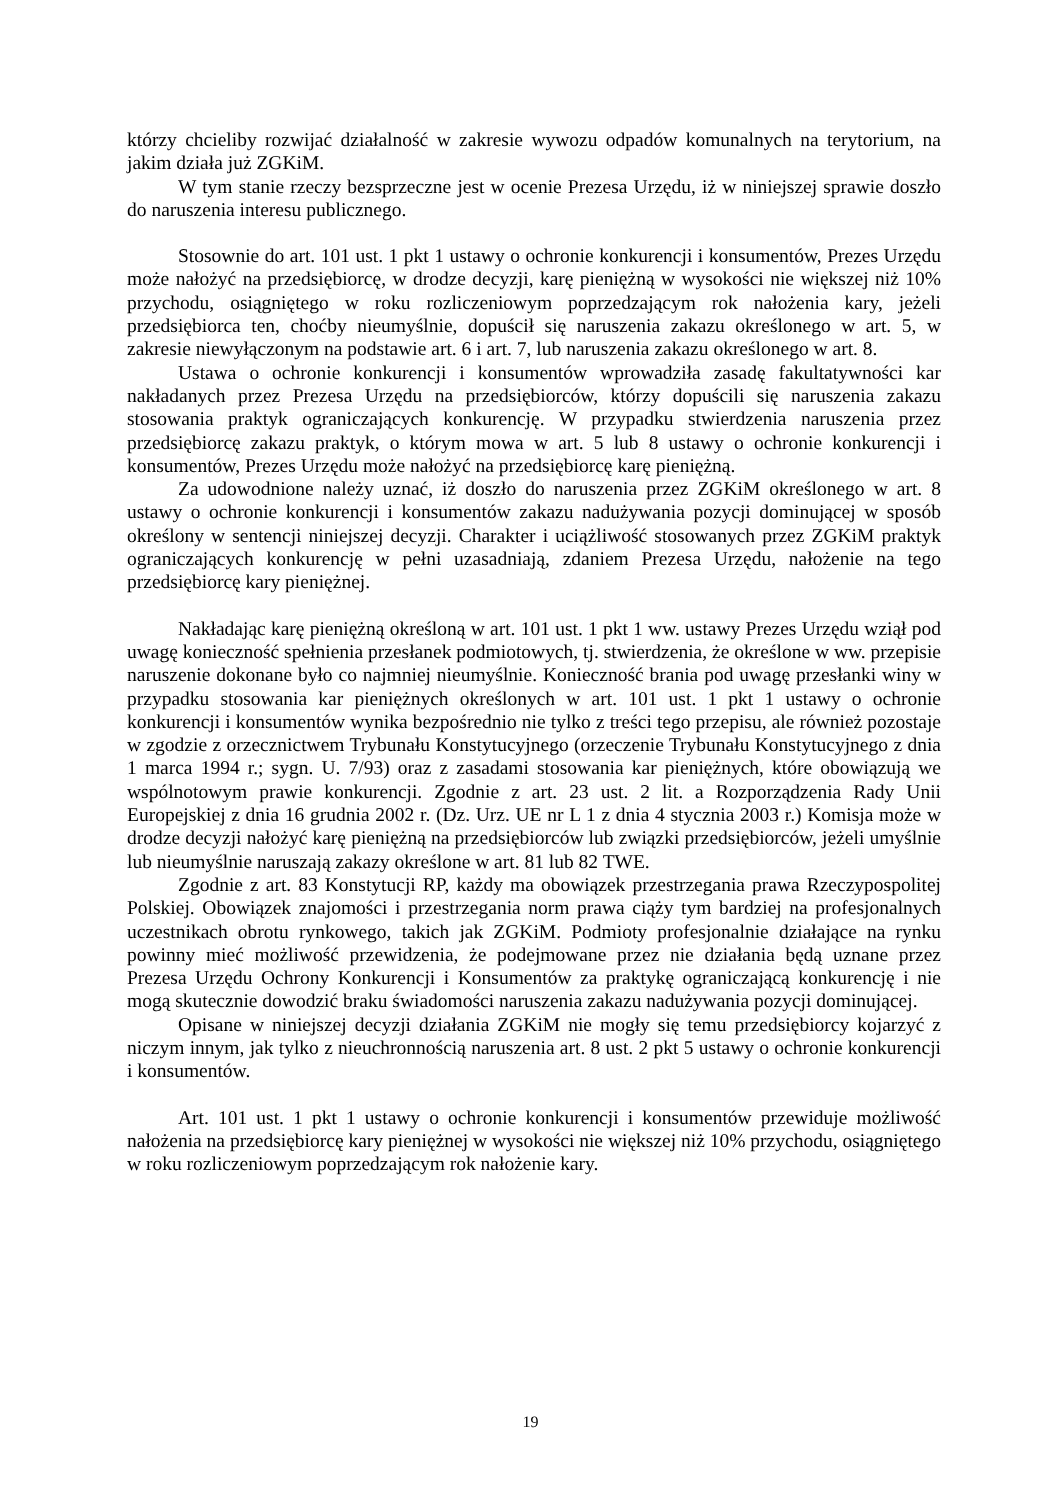którzy chcieliby rozwijać działalność w zakresie wywozu odpadów komunalnych na terytorium, na jakim działa już ZGKiM.
W tym stanie rzeczy bezsprzeczne jest w ocenie Prezesa Urzędu, iż w niniejszej sprawie doszło do naruszenia interesu publicznego.
Stosownie do art. 101 ust. 1 pkt 1 ustawy o ochronie konkurencji i konsumentów, Prezes Urzędu może nałożyć na przedsiębiorcę, w drodze decyzji, karę pieniężną w wysokości nie większej niż 10% przychodu, osiągniętego w roku rozliczeniowym poprzedzającym rok nałożenia kary, jeżeli przedsiębiorca ten, choćby nieumyślnie, dopuścił się naruszenia zakazu określonego w art. 5, w zakresie niewyłączonym na podstawie art. 6 i art. 7, lub naruszenia zakazu określonego w art. 8.
Ustawa o ochronie konkurencji i konsumentów wprowadziła zasadę fakultatywności kar nakładanych przez Prezesa Urzędu na przedsiębiorców, którzy dopuścili się naruszenia zakazu stosowania praktyk ograniczających konkurencję. W przypadku stwierdzenia naruszenia przez przedsiębiorcę zakazu praktyk, o którym mowa w art. 5 lub 8 ustawy o ochronie konkurencji i konsumentów, Prezes Urzędu może nałożyć na przedsiębiorcę karę pieniężną.
Za udowodnione należy uznać, iż doszło do naruszenia przez ZGKiM określonego w art. 8 ustawy o ochronie konkurencji i konsumentów zakazu nadużywania pozycji dominującej w sposób określony w sentencji niniejszej decyzji. Charakter i uciążliwość stosowanych przez ZGKiM praktyk ograniczających konkurencję w pełni uzasadniają, zdaniem Prezesa Urzędu, nałożenie na tego przedsiębiorcę kary pieniężnej.
Nakładając karę pieniężną określoną w art. 101 ust. 1 pkt 1 ww. ustawy Prezes Urzędu wziął pod uwagę konieczność spełnienia przesłanek podmiotowych, tj. stwierdzenia, że określone w ww. przepisie naruszenie dokonane było co najmniej nieumyślnie. Konieczność brania pod uwagę przesłanki winy w przypadku stosowania kar pieniężnych określonych w art. 101 ust. 1 pkt 1 ustawy o ochronie konkurencji i konsumentów wynika bezpośrednio nie tylko z treści tego przepisu, ale również pozostaje w zgodzie z orzecznictwem Trybunału Konstytucyjnego (orzeczenie Trybunału Konstytucyjnego z dnia 1 marca 1994 r.; sygn. U. 7/93) oraz z zasadami stosowania kar pieniężnych, które obowiązują we wspólnotowym prawie konkurencji. Zgodnie z art. 23 ust. 2 lit. a Rozporządzenia Rady Unii Europejskiej z dnia 16 grudnia 2002 r. (Dz. Urz. UE nr L 1 z dnia 4 stycznia 2003 r.) Komisja może w drodze decyzji nałożyć karę pieniężną na przedsiębiorców lub związki przedsiębiorców, jeżeli umyślnie lub nieumyślnie naruszają zakazy określone w art. 81 lub 82 TWE.
Zgodnie z art. 83 Konstytucji RP, każdy ma obowiązek przestrzegania prawa Rzeczypospolitej Polskiej. Obowiązek znajomości i przestrzegania norm prawa ciąży tym bardziej na profesjonalnych uczestnikach obrotu rynkowego, takich jak ZGKiM. Podmioty profesjonalnie działające na rynku powinny mieć możliwość przewidzenia, że podejmowane przez nie działania będą uznane przez Prezesa Urzędu Ochrony Konkurencji i Konsumentów za praktykę ograniczającą konkurencję i nie mogą skutecznie dowodzić braku świadomości naruszenia zakazu nadużywania pozycji dominującej.
Opisane w niniejszej decyzji działania ZGKiM nie mogły się temu przedsiębiorcy kojarzyć z niczym innym, jak tylko z nieuchronnością naruszenia art. 8 ust. 2 pkt 5 ustawy o ochronie konkurencji i konsumentów.
Art. 101 ust. 1 pkt 1 ustawy o ochronie konkurencji i konsumentów przewiduje możliwość nałożenia na przedsiębiorcę kary pieniężnej w wysokości nie większej niż 10% przychodu, osiągniętego w roku rozliczeniowym poprzedzającym rok nałożenie kary.
19